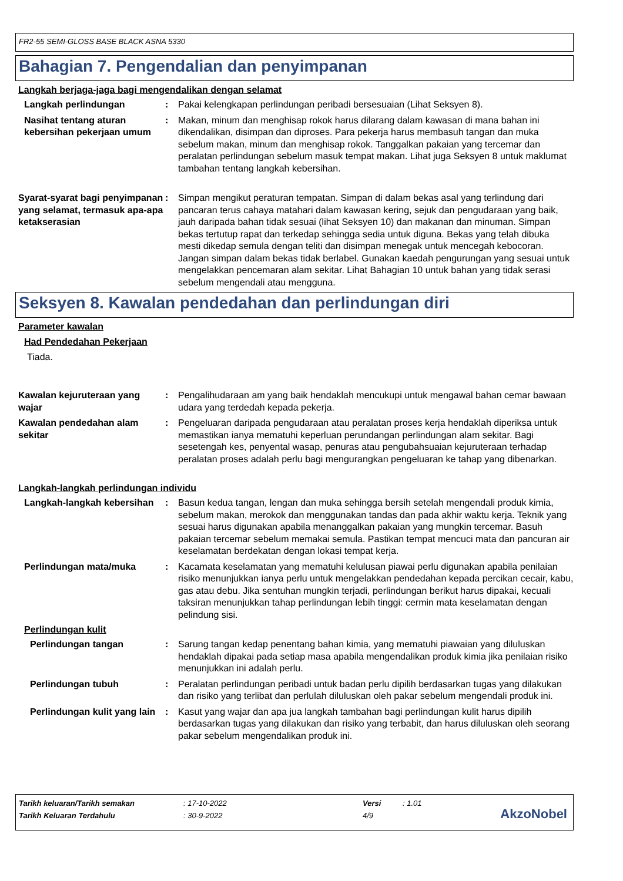FR2-55 SEMI-GLOSS BASE BLACK ASNA 5330
Bahagian 7. Pengendalian dan penyimpanan
Langkah berjaga-jaga bagi mengendalikan dengan selamat
Langkah perlindungan : Pakai kelengkapan perlindungan peribadi bersesuaian (Lihat Seksyen 8).
Nasihat tentang aturan kebersihan pekerjaan umum
: Makan, minum dan menghisap rokok harus dilarang dalam kawasan di mana bahan ini dikendalikan, disimpan dan diproses. Para pekerja harus membasuh tangan dan muka sebelum makan, minum dan menghisap rokok. Tanggalkan pakaian yang tercemar dan peralatan perlindungan sebelum masuk tempat makan. Lihat juga Seksyen 8 untuk maklumat tambahan tentang langkah kebersihan.
Syarat-syarat bagi penyimpanan yang selamat, termasuk apa-apa ketakserasian
: Simpan mengikut peraturan tempatan. Simpan di dalam bekas asal yang terlindung dari pancaran terus cahaya matahari dalam kawasan kering, sejuk dan pengudaraan yang baik, jauh daripada bahan tidak sesuai (lihat Seksyen 10) dan makanan dan minuman. Simpan bekas tertutup rapat dan terkedap sehingga sedia untuk diguna. Bekas yang telah dibuka mesti dikedap semula dengan teliti dan disimpan menegak untuk mencegah kebocoran. Jangan simpan dalam bekas tidak berlabel. Gunakan kaedah pengurungan yang sesuai untuk mengelakkan pencemaran alam sekitar. Lihat Bahagian 10 untuk bahan yang tidak serasi sebelum mengendali atau mengguna.
Seksyen 8. Kawalan pendedahan dan perlindungan diri
Parameter kawalan
Had Pendedahan Pekerjaan
Tiada.
Kawalan kejuruteraan yang wajar
: Pengalihudaraan am yang baik hendaklah mencukupi untuk mengawal bahan cemar bawaan udara yang terdedah kepada pekerja.
Kawalan pendedahan alam sekitar
: Pengeluaran daripada pengudaraan atau peralatan proses kerja hendaklah diperiksa untuk memastikan ianya mematuhi keperluan perundangan perlindungan alam sekitar. Bagi sesetengah kes, penyental wasap, penuras atau pengubahsuaian kejuruteraan terhadap peralatan proses adalah perlu bagi mengurangkan pengeluaran ke tahap yang dibenarkan.
Langkah-langkah perlindungan individu
Langkah-langkah kebersihan : Basun kedua tangan, lengan dan muka sehingga bersih setelah mengendali produk kimia, sebelum makan, merokok dan menggunakan tandas dan pada akhir waktu kerja. Teknik yang sesuai harus digunakan apabila menanggalkan pakaian yang mungkin tercemar. Basuh pakaian tercemar sebelum memakai semula. Pastikan tempat mencuci mata dan pancuran air keselamatan berdekatan dengan lokasi tempat kerja.
Perlindungan mata/muka : Kacamata keselamatan yang mematuhi kelulusan piawai perlu digunakan apabila penilaian risiko menunjukkan ianya perlu untuk mengelakkan pendedahan kepada percikan cecair, kabu, gas atau debu. Jika sentuhan mungkin terjadi, perlindungan berikut harus dipakai, kecuali taksiran menunjukkan tahap perlindungan lebih tinggi: cermin mata keselamatan dengan pelindung sisi.
Perlindungan kulit
Perlindungan tangan : Sarung tangan kedap penentang bahan kimia, yang mematuhi piawaian yang diluluskan hendaklah dipakai pada setiap masa apabila mengendalikan produk kimia jika penilaian risiko menunjukkan ini adalah perlu.
Perlindungan tubuh : Peralatan perlindungan peribadi untuk badan perlu dipilih berdasarkan tugas yang dilakukan dan risiko yang terlibat dan perlulah diluluskan oleh pakar sebelum mengendali produk ini.
Perlindungan kulit yang lain
: Kasut yang wajar dan apa jua langkah tambahan bagi perlindungan kulit harus dipilih berdasarkan tugas yang dilakukan dan risiko yang terbabit, dan harus diluluskan oleh seorang pakar sebelum mengendalikan produk ini.
| Tarikh keluaran/Tarikh semakan | : 17-10-2022 | Versi | : 1.01 |
| Tarikh Keluaran Terdahulu | : 30-9-2022 | 4/9 | |
AkzoNobel